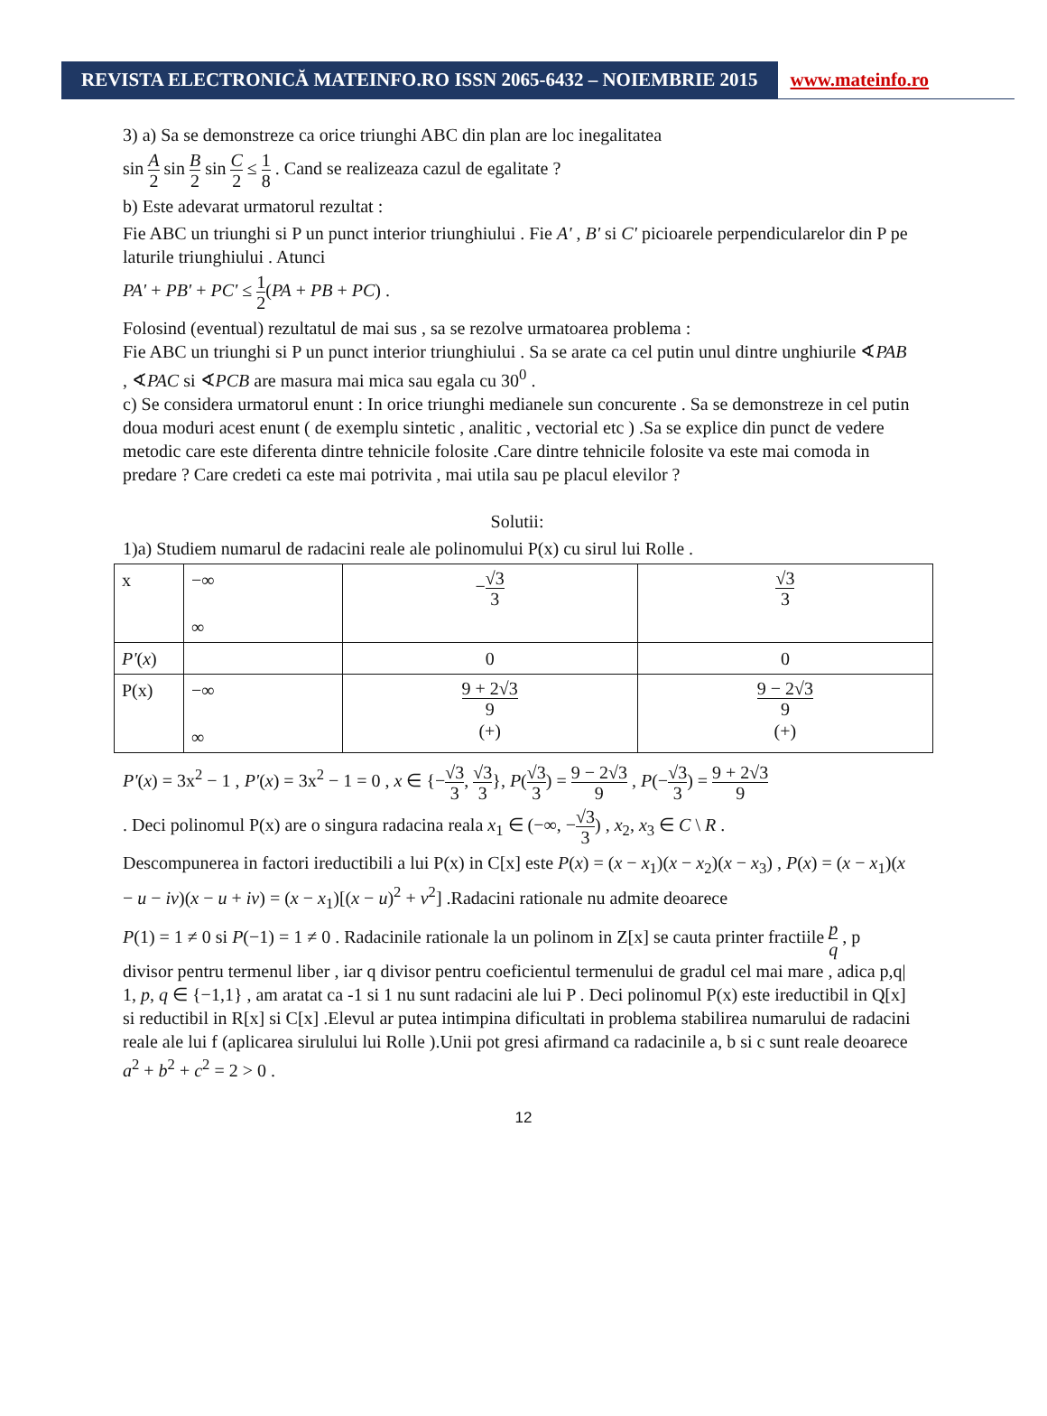REVISTA ELECTRONICĂ MATEINFO.RO ISSN 2065-6432 – NOIEMBRIE 2015
www.mateinfo.ro
3) a) Sa se demonstreze ca orice triunghi ABC din plan are loc inegalitatea
sin A 2 sin B 2 sin C 2 ≤ 1 8 . Cand se realizeaza cazul de egalitate ?
b) Este adevarat urmatorul rezultat :
Fie ABC un triunghi si P un punct interior triunghiului . Fie A' , B' si C' picioarele perpendicularelor din P pe laturile triunghiului . Atunci
PA' + PB' + PC' ≤ 1 2(PA + PB + PC) .
Folosind (eventual) rezultatul de mai sus , sa se rezolve urmatoarea problema :
Fie ABC un triunghi si P un punct interior triunghiului . Sa se arate ca cel putin unul dintre unghiurile ∢PAB , ∢PAC si ∢PCB are masura mai mica sau egala cu 30<sup>0</sup> .
c) Se considera urmatorul enunt : In orice triunghi medianele sun concurente . Sa se demonstreze in cel putin doua moduri acest enunt ( de exemplu sintetic , analitic , vectorial etc ) .Sa se explice din punct de vedere metodic care este diferenta dintre tehnicile folosite .Care dintre tehnicile folosite va este mai comoda in predare ? Care credeti ca este mai potrivita , mai utila sau pe placul elevilor ?
Solutii:
1)a) Studiem numarul de radacini reale ale polinomului P(x) cu sirul lui Rolle .
| x | −∞ ∞ | − √3 3 | √3 3 |
| P' ( x ) | | 0 | 0 |
| P(x) | −∞ ∞ | 9 + 2√3 9 (+) | 9 − 2√3 9 (+) |
P'(x) = 3x<sup>2</sup> − 1 , P'(x) = 3x<sup>2</sup> − 1 = 0 , x ∈ {−√3 3, √3 3}, P(√3 3) = 9 − 2√3 9 , P(−√3 3) = 9 + 2√3 9
. Deci polinomul P(x) are o singura radacina reala x<sub>1</sub> ∈ (−∞, −√3 3) , x<sub>2</sub>, x<sub>3</sub> ∈ C \ R .
Descompunerea in factori ireductibili a lui P(x) in C[x] este P(x) = (x − x<sub>1</sub>)(x − x<sub>2</sub>)(x − x<sub>3</sub>) , P(x) = (x − x<sub>1</sub>)(x − u − iv)(x − u + iv) = (x − x<sub>1</sub>)[(x − u)<sup>2</sup> + v<sup>2</sup>] .Radacini rationale nu admite deoarece
P(1) = 1 ≠ 0 si P(−1) = 1 ≠ 0 . Radacinile rationale la un polinom in Z[x] se cauta printer fractiile p q , p divisor pentru termenul liber , iar q divisor pentru coeficientul termenului de gradul cel mai mare , adica p,q| 1, p, q ∈ {−1,1} , am aratat ca -1 si 1 nu sunt radacini ale lui P . Deci polinomul P(x) este ireductibil in Q[x] si reductibil in R[x] si C[x] .Elevul ar putea intimpina dificultati in problema stabilirea numarului de radacini reale ale lui f (aplicarea sirulului lui Rolle ).Unii pot gresi afirmand ca radacinile a, b si c sunt reale deoarece a<sup>2</sup> + b<sup>2</sup> + c<sup>2</sup> = 2 > 0 .
12